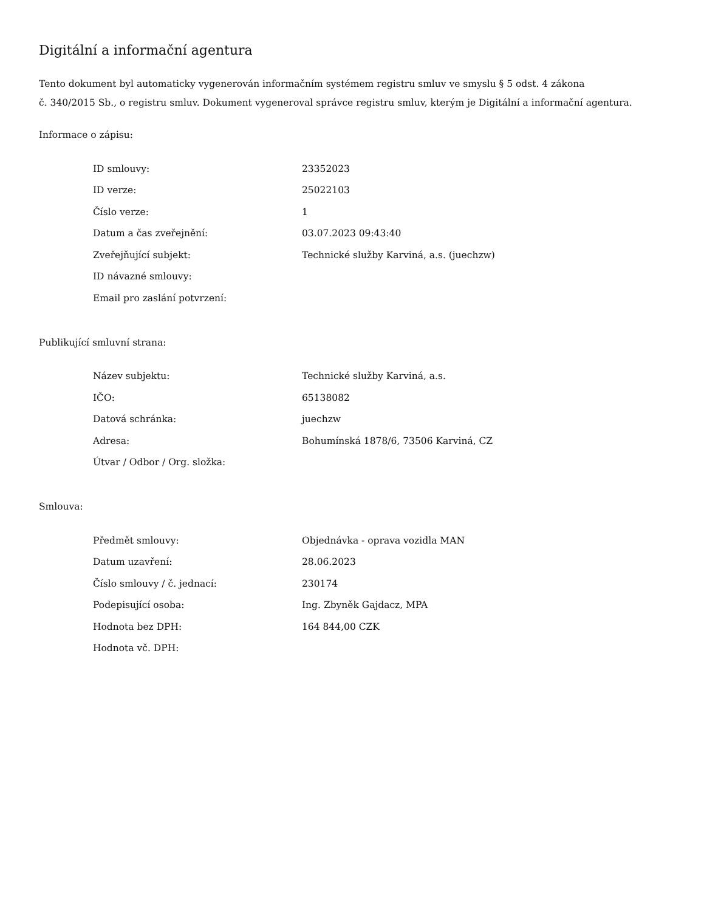Digitální a informační agentura
Tento dokument byl automaticky vygenerován informačním systémem registru smluv ve smyslu § 5 odst. 4 zákona
č. 340/2015 Sb., o registru smluv. Dokument vygeneroval správce registru smluv, kterým je Digitální a informační agentura.
Informace o zápisu:
| ID smlouvy: | 23352023 |
| ID verze: | 25022103 |
| Číslo verze: | 1 |
| Datum a čas zveřejnění: | 03.07.2023 09:43:40 |
| Zveřejňující subjekt: | Technické služby Karviná, a.s. (juechzw) |
| ID návazné smlouvy: | |
| Email pro zaslání potvrzení: | |
Publikující smluvní strana:
| Název subjektu: | Technické služby Karviná, a.s. |
| IČO: | 65138082 |
| Datová schránka: | juechzw |
| Adresa: | Bohumínská 1878/6, 73506 Karviná, CZ |
| Útvar / Odbor / Org. složka: | |
Smlouva:
| Předmět smlouvy: | Objednávka - oprava vozidla MAN |
| Datum uzavření: | 28.06.2023 |
| Číslo smlouvy / č. jednací: | 230174 |
| Podepisující osoba: | Ing. Zbyněk Gajdacz, MPA |
| Hodnota bez DPH: | 164 844,00 CZK |
| Hodnota vč. DPH: | |